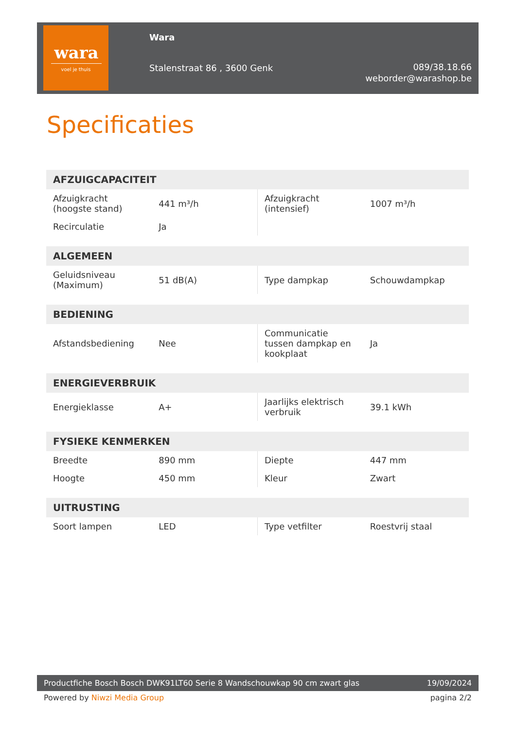wara
voel je thuis
Wara
Stalenstraat 86 , 3600 Genk
089/38.18.66
weborder@warashop.be
Specificaties
| AFZUIGCAPACITEIT | | | |
| --- | --- | --- | --- |
| Afzuigkracht (hoogste stand) | 441 m³/h | Afzuigkracht (intensief) | 1007 m³/h |
| Recirculatie | Ja | | |
| ALGEMEEN | | | |
| --- | --- | --- | --- |
| Geluidsniveau (Maximum) | 51 dB(A) | Type dampkap | Schouwdampkap |
| BEDIENING | | | |
| --- | --- | --- | --- |
| Afstandsbediening | Nee | Communicatie tussen dampkap en kookplaat | Ja |
| ENERGIEVERBRUIK | | | |
| --- | --- | --- | --- |
| Energieklasse | A+ | Jaarlijks elektrisch verbruik | 39.1 kWh |
| FYSIEKE KENMERKEN | | | |
| --- | --- | --- | --- |
| Breedte | 890 mm | Diepte | 447 mm |
| Hoogte | 450 mm | Kleur | Zwart |
| UITRUSTING | | | |
| --- | --- | --- | --- |
| Soort lampen | LED | Type vetfilter | Roestvrij staal |
Productfiche Bosch Bosch DWK91LT60 Serie 8 Wandschouwkap 90 cm zwart glas 19/09/2024
Powered by Niwzi Media Group pagina 2/2